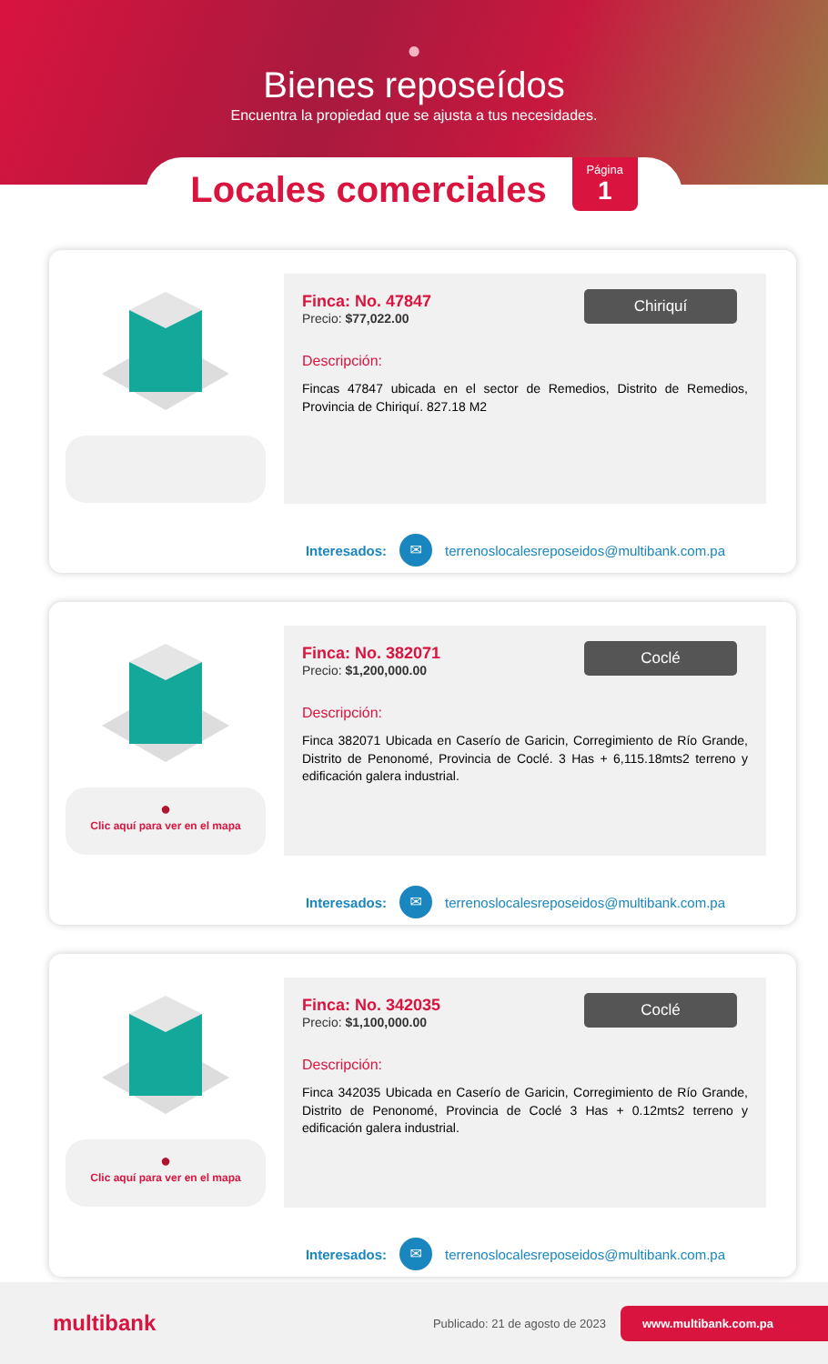●
Bienes reposeídos
Encuentra la propiedad que se ajusta a tus necesidades.
Locales comerciales
Página
1
Chiriquí
Finca: No. 47847
Precio: $77,022.00
Descripción:
Fincas 47847 ubicada en el sector de Remedios, Distrito de Remedios, Provincia de Chiriquí. 827.18 M2
Interesados: ✉ terrenoslocalesreposeidos@multibank.com.pa
●
Clic aquí para ver en el mapa
Coclé
Finca: No. 382071
Precio: $1,200,000.00
Descripción:
Finca 382071 Ubicada en Caserío de Garicin, Corregimiento de Río Grande, Distrito de Penonomé, Provincia de Coclé. 3 Has + 6,115.18mts2 terreno y edificación galera industrial.
Interesados: ✉ terrenoslocalesreposeidos@multibank.com.pa
●
Clic aquí para ver en el mapa
Coclé
Finca: No. 342035
Precio: $1,100,000.00
Descripción:
Finca 342035 Ubicada en Caserío de Garicin, Corregimiento de Río Grande, Distrito de Penonomé, Provincia de Coclé 3 Has + 0.12mts2 terreno y edificación galera industrial.
Interesados: ✉ terrenoslocalesreposeidos@multibank.com.pa
multibank
Publicado: 21 de agosto de 2023
www.multibank.com.pa